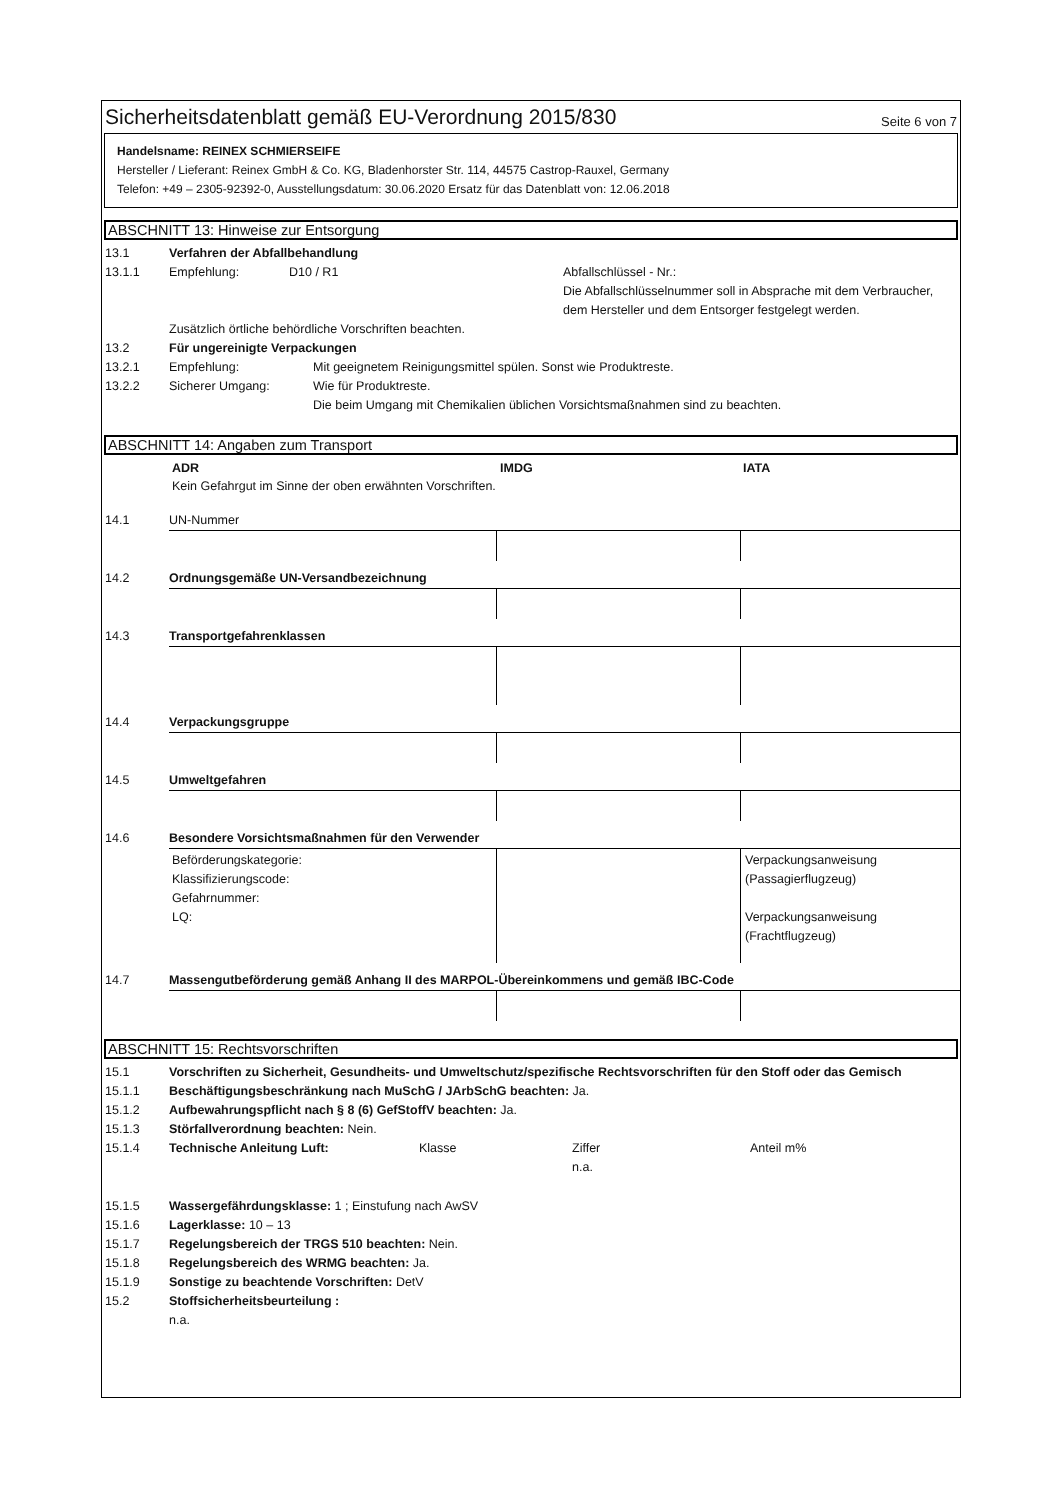Sicherheitsdatenblatt gemäß EU-Verordnung 2015/830
Seite 6 von 7
Handelsname: REINEX SCHMIERSEIFE
Hersteller / Lieferant: Reinex GmbH & Co. KG, Bladenhorster Str. 114, 44575 Castrop-Rauxel, Germany
Telefon: +49 – 2305-92392-0, Ausstellungsdatum: 30.06.2020 Ersatz für das Datenblatt von: 12.06.2018
ABSCHNITT 13: Hinweise zur Entsorgung
13.1 Verfahren der Abfallbehandlung
13.1.1 Empfehlung: D10 / R1 Abfallschlüssel - Nr.:
Die Abfallschlüsselnummer soll in Absprache mit dem Verbraucher, dem Hersteller und dem Entsorger festgelegt werden.
Zusätzlich örtliche behördliche Vorschriften beachten.
13.2 Für ungereinigte Verpackungen
13.2.1 Empfehlung: Mit geeignetem Reinigungsmittel spülen. Sonst wie Produktreste.
13.2.2 Sicherer Umgang: Wie für Produktreste.
Die beim Umgang mit Chemikalien üblichen Vorsichtsmaßnahmen sind zu beachten.
ABSCHNITT 14: Angaben zum Transport
| ADR | IMDG | IATA |
| Kein Gefahrgut im Sinne der oben erwähnten Vorschriften. | | |
14.1 UN-Nummer
14.2 Ordnungsgemäße UN-Versandbezeichnung
14.3 Transportgefahrenklassen
14.4 Verpackungsgruppe
14.5 Umweltgefahren
14.6 Besondere Vorsichtsmaßnahmen für den Verwender
| Beförderungskategorie: Klassifizierungscode: Gefahrnummer: LQ: | | Verpackungsanweisung (Passagierflugzeug) Verpackungsanweisung (Frachtflugzeug) |
14.7 Massengutbeförderung gemäß Anhang II des MARPOL-Übereinkommens und gemäß IBC-Code
ABSCHNITT 15: Rechtsvorschriften
15.1 Vorschriften zu Sicherheit, Gesundheits- und Umweltschutz/spezifische Rechtsvorschriften für den Stoff oder das Gemisch
15.1.1 Beschäftigungsbeschränkung nach MuSchG / JArbSchG beachten: Ja.
15.1.2 Aufbewahrungspflicht nach § 8 (6) GefStoffV beachten: Ja.
15.1.3 Störfallverordnung beachten: Nein.
15.1.4 Technische Anleitung Luft: Klasse Ziffer
n.a. Anteil m%
15.1.5 Wassergefährdungsklasse: 1 ; Einstufung nach AwSV
15.1.6 Lagerklasse: 10 – 13
15.1.7 Regelungsbereich der TRGS 510 beachten: Nein.
15.1.8 Regelungsbereich des WRMG beachten: Ja.
15.1.9 Sonstige zu beachtende Vorschriften: DetV
15.2 Stoffsicherheitsbeurteilung :
n.a.